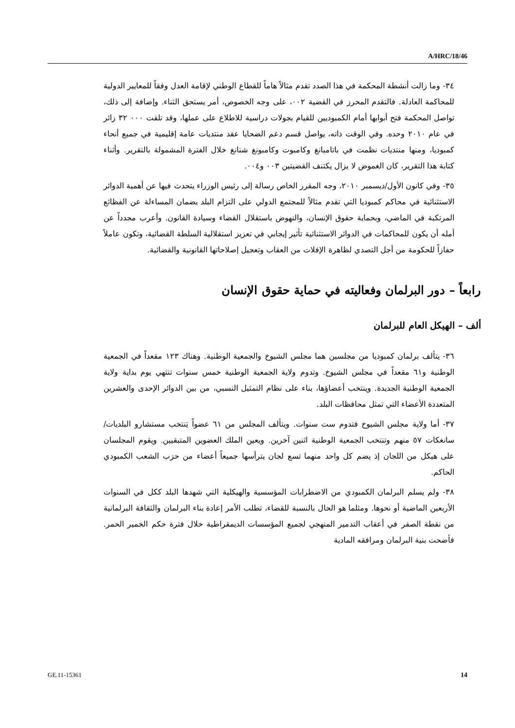A/HRC/18/46
٣٤- وما زالت أنشطة المحكمة في هذا الصدد تقدم مثالاً هاماً للقطاع الوطني لإقامة العدل وفقاً للمعايير الدولية للمحاكمة العادلة. فالتقدم المحرز في القضية ٠٠٢، على وجه الخصوص، أمر يستحق الثناء. وإضافة إلى ذلك، تواصل المحكمة فتح أبوابها أمام الكمبوديين للقيام بجولات دراسية للاطلاع على عملها، وقد تلقت ٠٠٠ ٣٢ زائر في عام ٢٠١٠ وحده. وفي الوقت ذاته، يواصل قسم دعم الضحايا عقد منتديات عامة إقليمية في جميع أنحاء كمبوديا، ومنها منتديات نظمت في باتامبانغ وكامبوت وكامبونغ شنانغ خلال الفترة المشمولة بالتقرير. وأثناء كتابة هذا التقرير، كان الغموض لا يزال يكتنف القضيتين ٠٠٣ و٠٠٤.
٣٥- وفي كانون الأول/ديسمبر ٢٠١٠، وجه المقرر الخاص رسالة إلى رئيس الوزراء يتحدث فيها عن أهمية الدوائر الاستثنائية في محاكم كمبوديا التي تقدم مثالاً للمجتمع الدولي على التزام البلد بضمان المساءلة عن الفظائع المرتكبة في الماضي، وبحماية حقوق الإنسان، والنهوض باستقلال القضاء وسيادة القانون. وأعرب مجدداً عن أمله أن يكون للمحاكمات في الدوائر الاستثنائية تأثير إيجابي في تعزيز استقلالية السلطة القضائية، وتكون عاملاً حفازاً للحكومة من أجل التصدي لظاهرة الإفلات من العقاب وتعجيل إصلاحاتها القانونية والقضائية.
رابعاً – دور البرلمان وفعاليته في حماية حقوق الإنسان
ألف – الهيكل العام للبرلمان
٣٦- يتألف برلمان كمبوديا من مجلسين هما مجلس الشيوخ والجمعية الوطنية. وهناك ١٢٣ مقعداً في الجمعية الوطنية و٦١ مقعداً في مجلس الشيوخ. وتدوم ولاية الجمعية الوطنية خمس سنوات تنتهي يوم بداية ولاية الجمعية الوطنية الجديدة. وينتخب أعضاؤها، بناء على نظام التمثيل النسبي، من بين الدوائر الإحدى والعشرين المتعددة الأعضاء التي تمثل محافظات البلد.
٣٧- أما ولاية مجلس الشيوخ فتدوم ست سنوات. ويتألف المجلس من ٦١ عضواً يَنتخب مستشارو البلديات/سانغكات ٥٧ منهم وتنتخب الجمعية الوطنية اثنين آخرين. ويعين الملك العضوين المتبقيين. ويقوم المجلسان على هيكل من اللجان إذ يضم كل واحد منهما تسع لجان يترأسها جميعاً أعضاء من حزب الشعب الكمبودي الحاكم.
٣٨- ولم يسلم البرلمان الكمبودي من الاضطرابات المؤسسية والهيكلية التي شهدها البلد ككل في السنوات الأربعين الماضية أو نحوها. ومثلما هو الحال بالنسبة للقضاء، تطلب الأمر إعادة بناء البرلمان والثقافة البرلمانية من نقطة الصفر في أعقاب التدمير المنهجي لجميع المؤسسات الديمقراطية خلال فترة حكم الخمير الحمر. فأضحت بنية البرلمان ومرافقه المادية
GE.11-15361 14